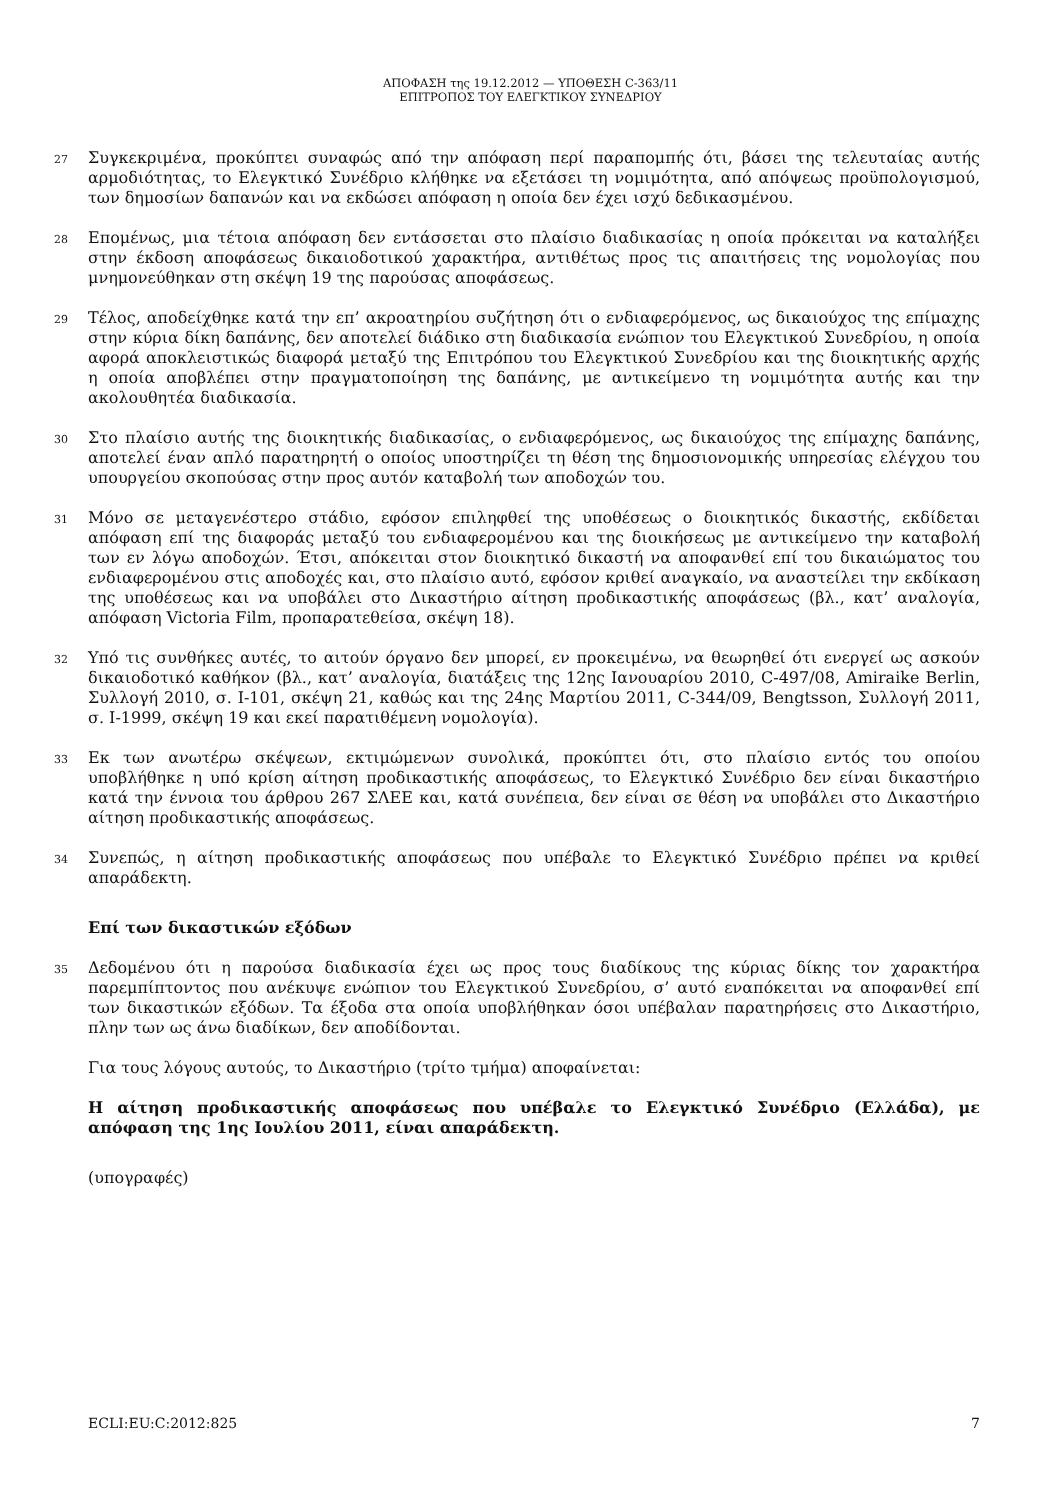ΑΠΟΦΑΣΗ της 19.12.2012 — ΥΠΟΘΕΣΗ C-363/11
ΕΠΙΤΡΟΠΟΣ ΤΟΥ ΕΛΕΓΚΤΙΚΟΥ ΣΥΝΕΔΡΙΟΥ
27
Συγκεκριμένα, προκύπτει συναφώς από την απόφαση περί παραπομπής ότι, βάσει της τελευταίας αυτής αρμοδιότητας, το Ελεγκτικό Συνέδριο κλήθηκε να εξετάσει τη νομιμότητα, από απόψεως προϋπολογισμού, των δημοσίων δαπανών και να εκδώσει απόφαση η οποία δεν έχει ισχύ δεδικασμένου.
28
Επομένως, μια τέτοια απόφαση δεν εντάσσεται στο πλαίσιο διαδικασίας η οποία πρόκειται να καταλήξει στην έκδοση αποφάσεως δικαιοδοτικού χαρακτήρα, αντιθέτως προς τις απαιτήσεις της νομολογίας που μνημονεύθηκαν στη σκέψη 19 της παρούσας αποφάσεως.
29
Τέλος, αποδείχθηκε κατά την επ’ ακροατηρίου συζήτηση ότι ο ενδιαφερόμενος, ως δικαιούχος της επίμαχης στην κύρια δίκη δαπάνης, δεν αποτελεί διάδικο στη διαδικασία ενώπιον του Ελεγκτικού Συνεδρίου, η οποία αφορά αποκλειστικώς διαφορά μεταξύ της Επιτρόπου του Ελεγκτικού Συνεδρίου και της διοικητικής αρχής η οποία αποβλέπει στην πραγματοποίηση της δαπάνης, με αντικείμενο τη νομιμότητα αυτής και την ακολουθητέα διαδικασία.
30
Στο πλαίσιο αυτής της διοικητικής διαδικασίας, ο ενδιαφερόμενος, ως δικαιούχος της επίμαχης δαπάνης, αποτελεί έναν απλό παρατηρητή ο οποίος υποστηρίζει τη θέση της δημοσιονομικής υπηρεσίας ελέγχου του υπουργείου σκοπούσας στην προς αυτόν καταβολή των αποδοχών του.
31
Μόνο σε μεταγενέστερο στάδιο, εφόσον επιληφθεί της υποθέσεως ο διοικητικός δικαστής, εκδίδεται απόφαση επί της διαφοράς μεταξύ του ενδιαφερομένου και της διοικήσεως με αντικείμενο την καταβολή των εν λόγω αποδοχών. Έτσι, απόκειται στον διοικητικό δικαστή να αποφανθεί επί του δικαιώματος του ενδιαφερομένου στις αποδοχές και, στο πλαίσιο αυτό, εφόσον κριθεί αναγκαίο, να αναστείλει την εκδίκαση της υποθέσεως και να υποβάλει στο Δικαστήριο αίτηση προδικαστικής αποφάσεως (βλ., κατ’ αναλογία, απόφαση Victoria Film, προπαρατεθείσα, σκέψη 18).
32
Υπό τις συνθήκες αυτές, το αιτούν όργανο δεν μπορεί, εν προκειμένω, να θεωρηθεί ότι ενεργεί ως ασκούν δικαιοδοτικό καθήκον (βλ., κατ’ αναλογία, διατάξεις της 12ης Ιανουαρίου 2010, C-497/08, Amiraike Berlin, Συλλογή 2010, σ. I-101, σκέψη 21, καθώς και της 24ης Μαρτίου 2011, C-344/09, Bengtsson, Συλλογή 2011, σ. I-1999, σκέψη 19 και εκεί παρατιθέμενη νομολογία).
33
Εκ των ανωτέρω σκέψεων, εκτιμώμενων συνολικά, προκύπτει ότι, στο πλαίσιο εντός του οποίου υποβλήθηκε η υπό κρίση αίτηση προδικαστικής αποφάσεως, το Ελεγκτικό Συνέδριο δεν είναι δικαστήριο κατά την έννοια του άρθρου 267 ΣΛΕΕ και, κατά συνέπεια, δεν είναι σε θέση να υποβάλει στο Δικαστήριο αίτηση προδικαστικής αποφάσεως.
34
Συνεπώς, η αίτηση προδικαστικής αποφάσεως που υπέβαλε το Ελεγκτικό Συνέδριο πρέπει να κριθεί απαράδεκτη.
Επί των δικαστικών εξόδων
35
Δεδομένου ότι η παρούσα διαδικασία έχει ως προς τους διαδίκους της κύριας δίκης τον χαρακτήρα παρεμπίπτοντος που ανέκυψε ενώπιον του Ελεγκτικού Συνεδρίου, σ’ αυτό εναπόκειται να αποφανθεί επί των δικαστικών εξόδων. Τα έξοδα στα οποία υποβλήθηκαν όσοι υπέβαλαν παρατηρήσεις στο Δικαστήριο, πλην των ως άνω διαδίκων, δεν αποδίδονται.
Για τους λόγους αυτούς, το Δικαστήριο (τρίτο τμήμα) αποφαίνεται:
Η αίτηση προδικαστικής αποφάσεως που υπέβαλε το Ελεγκτικό Συνέδριο (Ελλάδα), με απόφαση της 1ης Ιουλίου 2011, είναι απαράδεκτη.
(υπογραφές)
ECLI:EU:C:2012:825 7